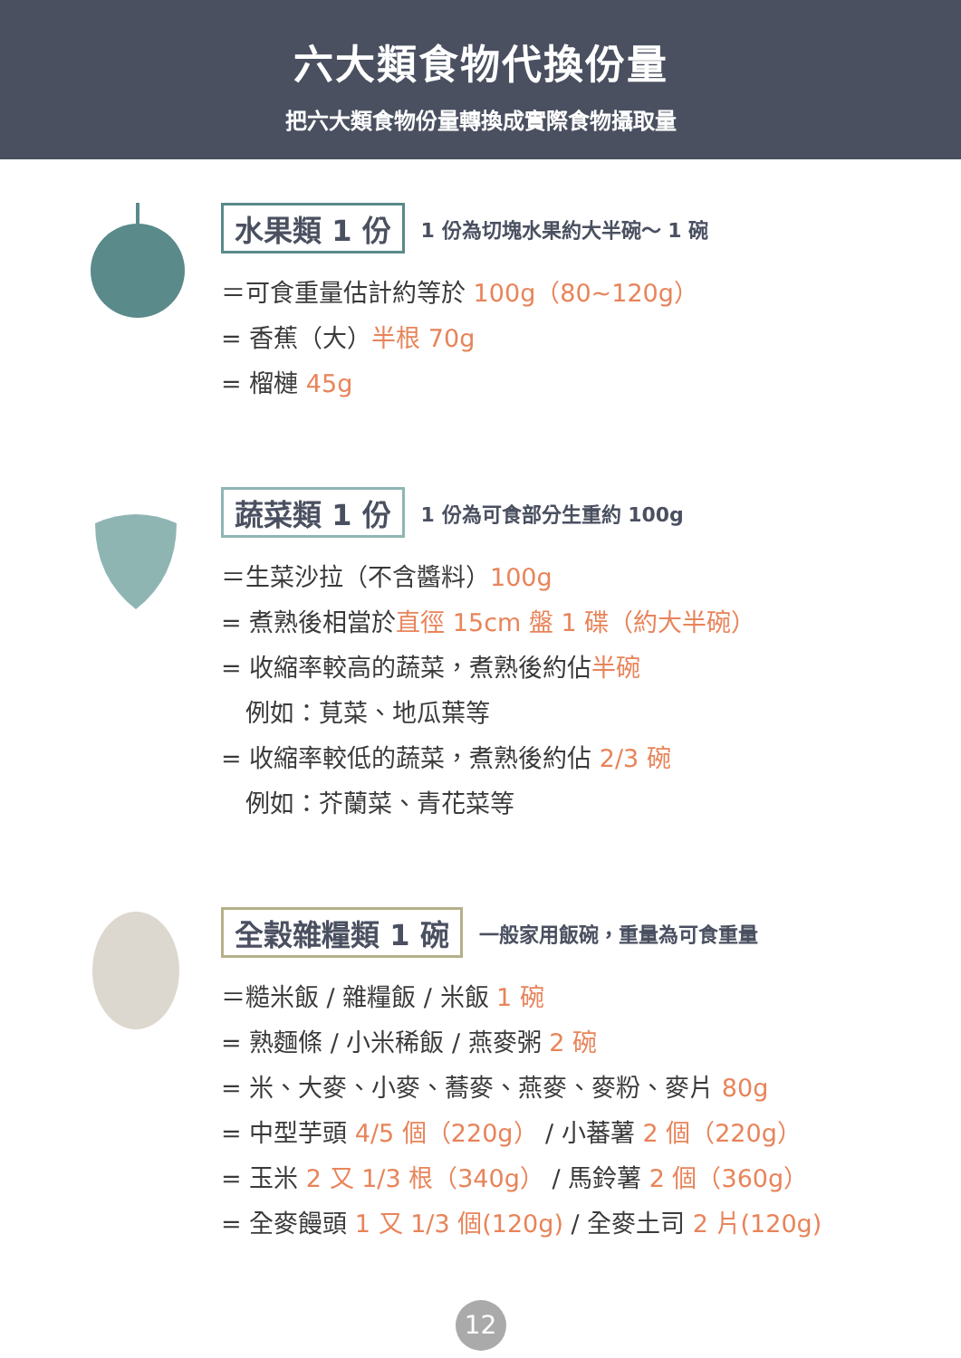六大類食物代換份量
把六大類食物份量轉換成實際食物攝取量
水果類 1 份 1 份為切塊水果約大半碗～ 1 碗
＝可食重量估計約等於 100g（80~120g）
= 香蕉（大）半根 70g
= 榴槤 45g
蔬菜類 1 份 1 份為可食部分生重約 100g
＝生菜沙拉（不含醬料）100g
= 煮熟後相當於直徑 15cm 盤 1 碟（約大半碗）
= 收縮率較高的蔬菜，煮熟後約佔半碗
　例如：莧菜、地瓜葉等
= 收縮率較低的蔬菜，煮熟後約佔 2/3 碗
　例如：芥蘭菜、青花菜等
全穀雜糧類 1 碗 一般家用飯碗，重量為可食重量
＝糙米飯 / 雜糧飯 / 米飯 1 碗
= 熟麵條 / 小米稀飯 / 燕麥粥 2 碗
= 米、大麥、小麥、蕎麥、燕麥、麥粉、麥片 80g
= 中型芋頭 4/5 個（220g） / 小蕃薯 2 個（220g）
= 玉米 2 又 1/3 根（340g） / 馬鈴薯 2 個（360g）
= 全麥饅頭 1 又 1/3 個(120g) / 全麥土司 2 片(120g)
12